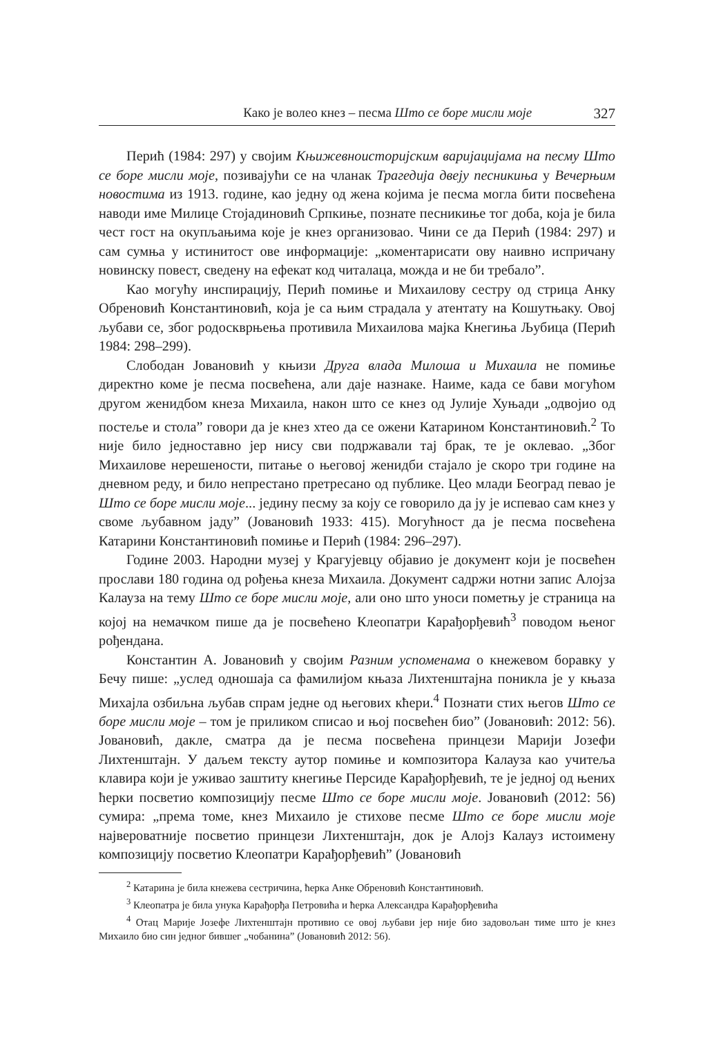Како је волео кнез – песма Што се боре мисли моје 327
Перић (1984: 297) у својим Књижевноисторијским варијацијама на песму Што се боре мисли моје, позивајући се на чланак Трагедија двеју песникиња у Вечерњим новостима из 1913. године, као једну од жена којима је песма могла бити посвећена наводи име Милице Стојадиновић Српкиње, познате песникиње тог доба, која је била чест гост на окупљањима које је кнез организовао. Чини се да Перић (1984: 297) и сам сумња у истинитост ове информације: „коментарисати ову наивно испричану новинску повест, сведену на ефекат код читалаца, можда и не би требало”.
Као могућу инспирацију, Перић помиње и Михаилову сестру од стрица Анку Обреновић Константиновић, која је са њим страдала у атентату на Кошутњаку. Овој љубави се, због родоскврњења противила Михаилова мајка Кнегиња Љубица (Перић 1984: 298–299).
Слободан Јовановић у књизи Друга влада Милоша и Михаила не помиње директно коме је песма посвећена, али даје назнаке. Наиме, када се бави могућом другом женидбом кнеза Михаила, након што се кнез од Јулије Хуњади „одвојио од постеље и стола” говори да је кнез хтео да се ожени Катарином Константиновић.<sup>2</sup> То није било једноставно јер нису сви подржавали тај брак, те је оклевао. „Због Михаилове нерешености, питање о његовој женидби стајало је скоро три године на дневном реду, и било непрестано претресано од публике. Цео млади Београд певао је Што се боре мисли моје... једину песму за коју се говорило да ју је испевао сам кнез у своме љубавном јаду” (Јовановић 1933: 415). Могућност да је песма посвећена Катарини Константиновић помиње и Перић (1984: 296–297).
Године 2003. Народни музеј у Крагујевцу објавио је документ који је посвећен прослави 180 година од рођења кнеза Михаила. Документ садржи нотни запис Алојза Калауза на тему Што се боре мисли моје, али оно што уноси пометњу је страница на којој на немачком пише да је посвећено Клеопатри Карађорђевић<sup>3</sup> поводом њеног рођендана.
Константин А. Јовановић у својим Разним успоменама о кнежевом боравку у Бечу пише: „услед одношаја са фамилијом књаза Лихтенштајна поникла је у књаза Михајла озбиљна љубав спрам једне од његових кћери.<sup>4</sup> Познати стих његов Што се боре мисли моје – том је приликом списао и њој посвећен био” (Јовановић: 2012: 56). Јовановић, дакле, сматра да је песма посвећена принцези Марији Јозефи Лихтенштајн. У даљем тексту аутор помиње и композитора Калауза као учитеља клавира који је уживао заштиту кнегиње Персиде Карађорђевић, те је једној од њених ћерки посветио композицију песме Што се боре мисли моје. Јовановић (2012: 56) сумира: „према томе, кнез Михаило је стихове песме Што се боре мисли моје највероватније посветио принцези Лихтенштајн, док је Алојз Калауз истоимену композицију посветио Клеопатри Карађорђевић” (Јовановић
<sup>2</sup> Катарина је била кнежева сестричина, ћерка Анке Обреновић Константиновић.
<sup>3</sup> Клеопатра је била унука Карађорђа Петровића и ћерка Александра Карађорђевића
<sup>4</sup> Отац Марије Јозефе Лихтенштајн противио се овој љубави јер није био задовољан тиме што је кнез Михаило био син једног бившег „чобанина” (Јовановић 2012: 56).